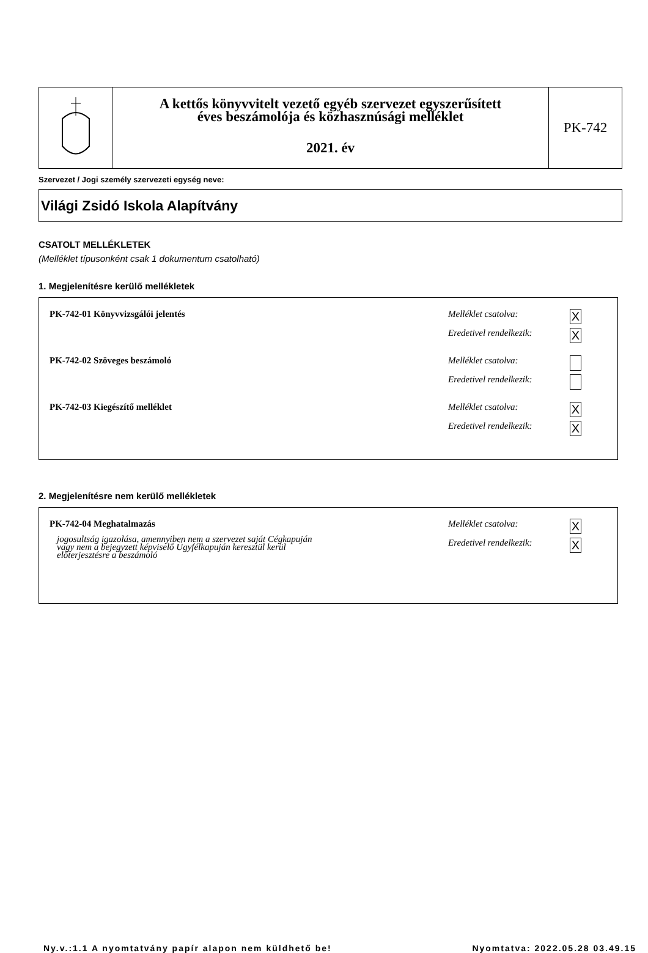A kettős könyvvitelt vezető egyéb szervezet egyszerűsített
éves beszámolója és közhasznúsági melléklet
2021. év
PK-742
Szervezet / Jogi személy szervezeti egység neve:
Világi Zsidó Iskola Alapítvány
CSATOLT MELLÉKLETEK
(Melléklet típusonként csak 1 dokumentum csatolható)
1. Megjelenítésre kerülő mellékletek
PK-742-01 Könyvvizsgálói jelentés
Melléklet csatolva: X
Eredetivel rendelkezik: X
PK-742-02 Szöveges beszámoló
Melléklet csatolva:
Eredetivel rendelkezik:
PK-742-03 Kiegészítő melléklet
Melléklet csatolva: X
Eredetivel rendelkezik: X
2. Megjelenítésre nem kerülő mellékletek
PK-742-04 Meghatalmazás
jogosultság igazolása, amennyiben nem a szervezet saját Cégkapuján
vagy nem a bejegyzett képviselő Ügyfélkapuján keresztül kerül
előterjesztésre a beszámoló
Melléklet csatolva: X
Eredetivel rendelkezik: X
Ny.v.:1.1 A nyomtatvány papír alapon nem küldhető be! Nyomtatva: 2022.05.28 03.49.15